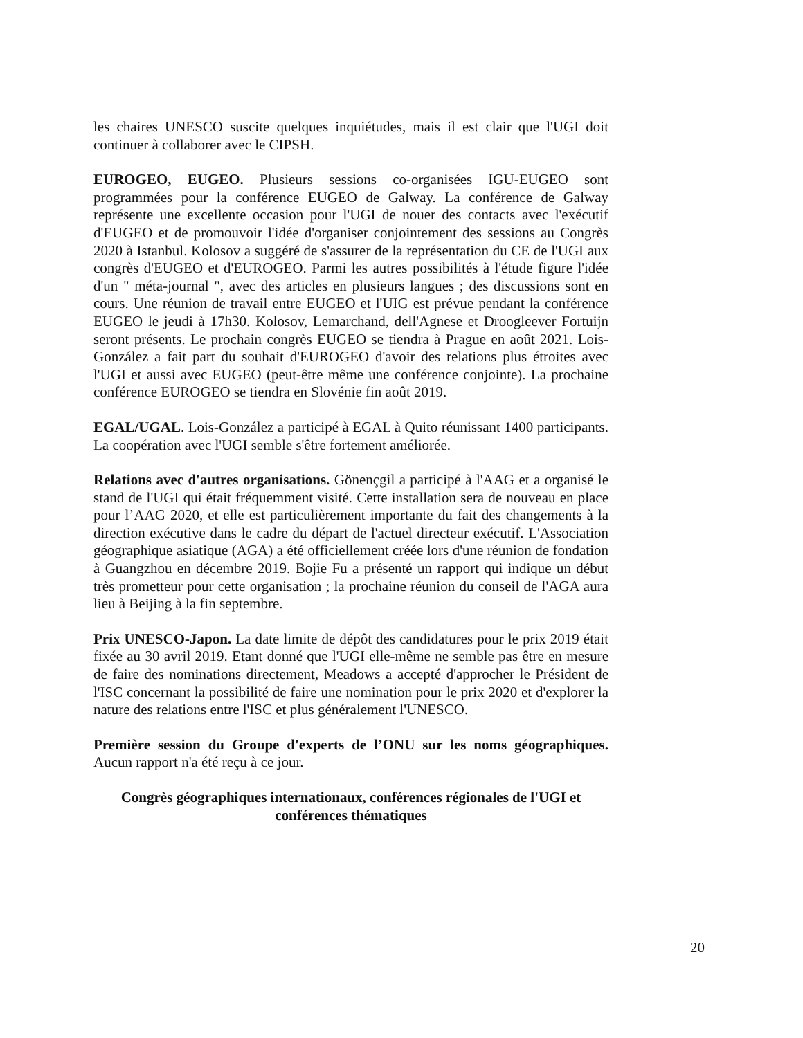les chaires UNESCO suscite quelques inquiétudes, mais il est clair que l'UGI doit continuer à collaborer avec le CIPSH.
EUROGEO, EUGEO. Plusieurs sessions co-organisées IGU-EUGEO sont programmées pour la conférence EUGEO de Galway. La conférence de Galway représente une excellente occasion pour l'UGI de nouer des contacts avec l'exécutif d'EUGEO et de promouvoir l'idée d'organiser conjointement des sessions au Congrès 2020 à Istanbul. Kolosov a suggéré de s'assurer de la représentation du CE de l'UGI aux congrès d'EUGEO et d'EUROGEO. Parmi les autres possibilités à l'étude figure l'idée d'un " méta-journal ", avec des articles en plusieurs langues ; des discussions sont en cours. Une réunion de travail entre EUGEO et l'UIG est prévue pendant la conférence EUGEO le jeudi à 17h30. Kolosov, Lemarchand, dell'Agnese et Droogleever Fortuijn seront présents. Le prochain congrès EUGEO se tiendra à Prague en août 2021. Lois-González a fait part du souhait d'EUROGEO d'avoir des relations plus étroites avec l'UGI et aussi avec EUGEO (peut-être même une conférence conjointe). La prochaine conférence EUROGEO se tiendra en Slovénie fin août 2019.
EGAL/UGAL. Lois-González a participé à EGAL à Quito réunissant 1400 participants. La coopération avec l'UGI semble s'être fortement améliorée.
Relations avec d'autres organisations. Gönençgil a participé à l'AAG et a organisé le stand de l'UGI qui était fréquemment visité. Cette installation sera de nouveau en place pour l’AAG 2020, et elle est particulièrement importante du fait des changements à la direction exécutive dans le cadre du départ de l'actuel directeur exécutif. L'Association géographique asiatique (AGA) a été officiellement créée lors d'une réunion de fondation à Guangzhou en décembre 2019. Bojie Fu a présenté un rapport qui indique un début très prometteur pour cette organisation ; la prochaine réunion du conseil de l'AGA aura lieu à Beijing à la fin septembre.
Prix UNESCO-Japon. La date limite de dépôt des candidatures pour le prix 2019 était fixée au 30 avril 2019. Etant donné que l'UGI elle-même ne semble pas être en mesure de faire des nominations directement, Meadows a accepté d'approcher le Président de l'ISC concernant la possibilité de faire une nomination pour le prix 2020 et d'explorer la nature des relations entre l'ISC et plus généralement l'UNESCO.
Première session du Groupe d'experts de l’ONU sur les noms géographiques. Aucun rapport n'a été reçu à ce jour.
Congrès géographiques internationaux, conférences régionales de l'UGI et
conférences thématiques
20